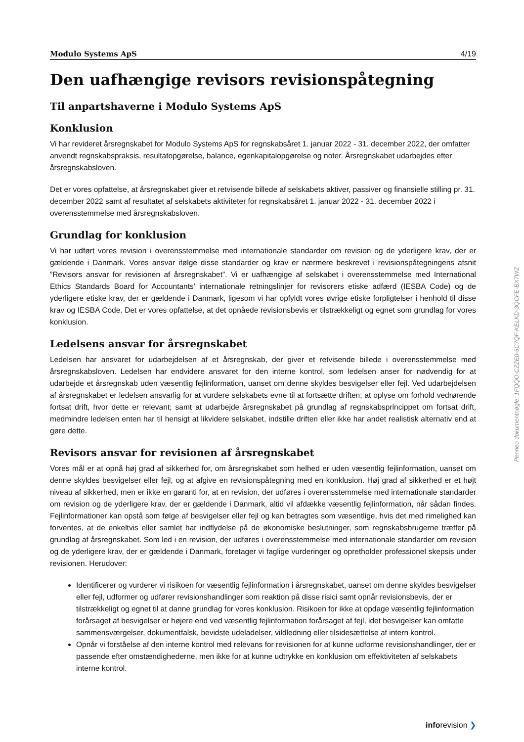Modulo Systems ApS 4/19
Den uafhængige revisors revisionspåtegning
Til anpartshaverne i Modulo Systems ApS
Konklusion
Vi har revideret årsregnskabet for Modulo Systems ApS for regnskabsåret 1. januar 2022 - 31. december 2022, der omfatter anvendt regnskabspraksis, resultatopgørelse, balance, egenkapitalopgørelse og noter. Årsregnskabet udarbejdes efter årsregnskabsloven.
Det er vores opfattelse, at årsregnskabet giver et retvisende billede af selskabets aktiver, passiver og finansielle stilling pr. 31. december 2022 samt af resultatet af selskabets aktiviteter for regnskabsåret 1. januar 2022 - 31. december 2022 i overensstemmelse med årsregnskabsloven.
Grundlag for konklusion
Vi har udført vores revision i overensstemmelse med internationale standarder om revision og de yderligere krav, der er gældende i Danmark. Vores ansvar ifølge disse standarder og krav er nærmere beskrevet i revisionspåtegningens afsnit ”Revisors ansvar for revisionen af årsregnskabet”. Vi er uafhængige af selskabet i overensstemmelse med International Ethics Standards Board for Accountants’ internationale retningslinjer for revisorers etiske adfærd (IESBA Code) og de yderligere etiske krav, der er gældende i Danmark, ligesom vi har opfyldt vores øvrige etiske forpligtelser i henhold til disse krav og IESBA Code. Det er vores opfattelse, at det opnåede revisionsbevis er tilstrækkeligt og egnet som grundlag for vores konklusion.
Ledelsens ansvar for årsregnskabet
Ledelsen har ansvaret for udarbejdelsen af et årsregnskab, der giver et retvisende billede i overensstemmelse med årsregnskabsloven. Ledelsen har endvidere ansvaret for den interne kontrol, som ledelsen anser for nødvendig for at udarbejde et årsregnskab uden væsentlig fejlinformation, uanset om denne skyldes besvigelser eller fejl. Ved udarbejdelsen af årsregnskabet er ledelsen ansvarlig for at vurdere selskabets evne til at fortsætte driften; at oplyse om forhold vedrørende fortsat drift, hvor dette er relevant; samt at udarbejde årsregnskabet på grundlag af regnskabsprincippet om fortsat drift, medmindre ledelsen enten har til hensigt at likvidere selskabet, indstille driften eller ikke har andet realistisk alternativ end at gøre dette.
Revisors ansvar for revisionen af årsregnskabet
Vores mål er at opnå høj grad af sikkerhed for, om årsregnskabet som helhed er uden væsentlig fejlinformation, uanset om denne skyldes besvigelser eller fejl, og at afgive en revisionspåtegning med en konklusion. Høj grad af sikkerhed er et højt niveau af sikkerhed, men er ikke en garanti for, at en revision, der udføres i overensstemmelse med internationale standarder om revision og de yderligere krav, der er gældende i Danmark, altid vil afdække væsentlig fejlinformation, når sådan findes. Fejlinformationer kan opstå som følge af besvigelser eller fejl og kan betragtes som væsentlige, hvis det med rimelighed kan forventes, at de enkeltvis eller samlet har indflydelse på de økonomiske beslutninger, som regnskabsbrugerne træffer på grundlag af årsregnskabet. Som led i en revision, der udføres i overensstemmelse med internationale standarder om revision og de yderligere krav, der er gældende i Danmark, foretager vi faglige vurderinger og opretholder professionel skepsis under revisionen. Herudover:
Identificerer og vurderer vi risikoen for væsentlig fejlinformation i årsregnskabet, uanset om denne skyldes besvigelser eller fejl, udformer og udfører revisionshandlinger som reaktion på disse risici samt opnår revisionsbevis, der er tilstrækkeligt og egnet til at danne grundlag for vores konklusion. Risikoen for ikke at opdage væsentlig fejlinformation forårsaget af besvigelser er højere end ved væsentlig fejlinformation forårsaget af fejl, idet besvigelser kan omfatte sammensværgelser, dokumentfalsk, bevidste udeladelser, vildledning eller tilsidesættelse af intern kontrol.
Opnår vi forståelse af den interne kontrol med relevans for revisionen for at kunne udforme revisionshandlinger, der er passende efter omstændighederne, men ikke for at kunne udtrykke en konklusion om effektiviteten af selskabets interne kontrol.
Penneo dokumentnøgle: 1FQQO-CZZE0-5C7QF-KELKD-3QCFE-BX7WZ
inforevision ❯